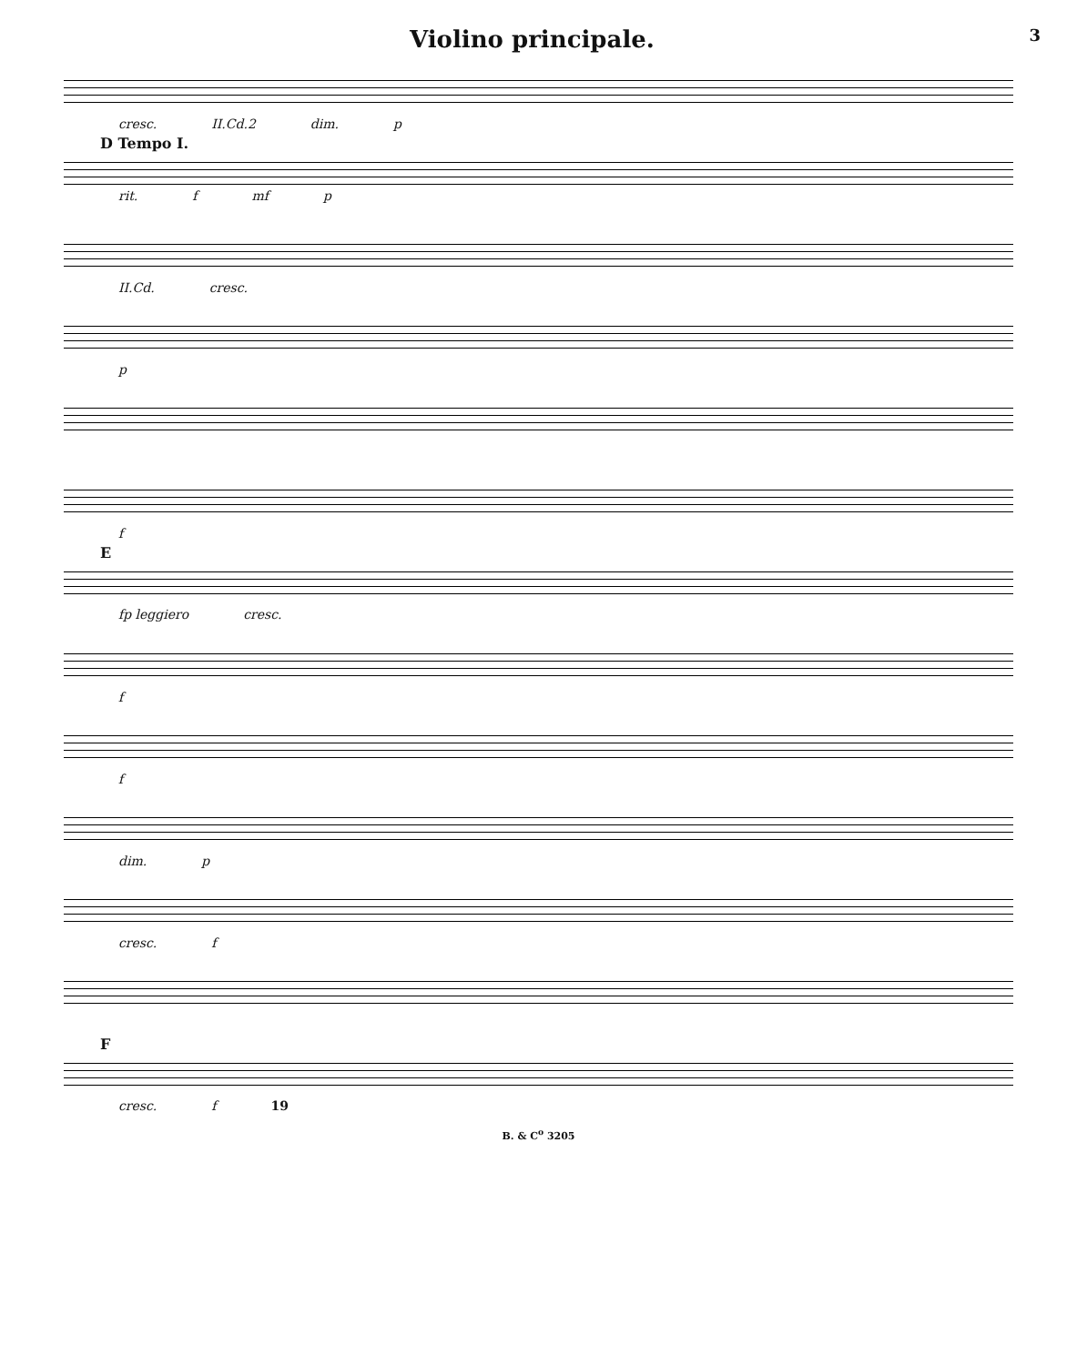Violino principale.
3
cresc. II.Cd.2 dim. p
D Tempo I.
rit. f mf p
II.Cd. cresc.
p
f
E
fp leggiero cresc.
f
f
dim. p
cresc. f
F
cresc. f 19
B. & C<sup>o</sup> 3205